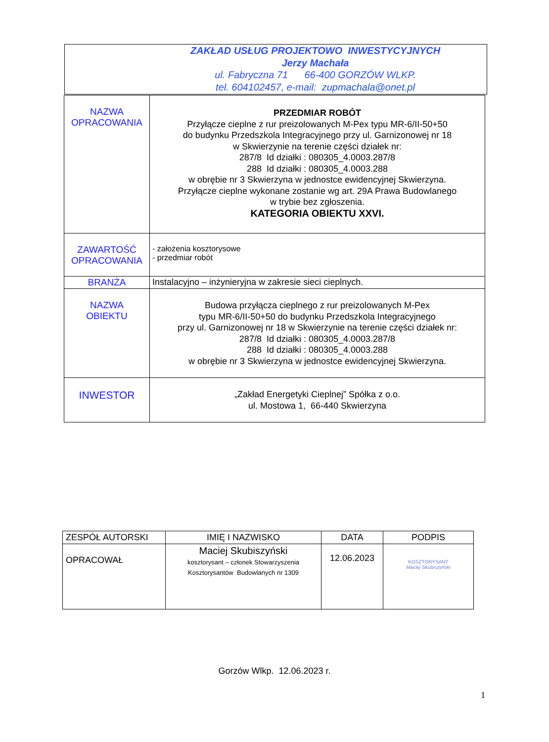ZAKŁAD USŁUG PROJEKTOWO INWESTYCYJNYCH
Jerzy Machała
ul. Fabryczna 71 66-400 GORZÓW WLKP.
tel. 604102457, e-mail: zupmachala@onet.pl
| NAZWA OPRACOWANIA | PRZEDMIAR ROBÓT Przyłącze cieplne z rur preizolowanych M-Pex typu MR-6/II-50+50 do budynku Przedszkola Integracyjnego przy ul. Garnizonowej nr 18 w Skwierzynie na terenie części działek nr: 287/8 Id działki : 080305_4.0003.287/8 288 Id działki : 080305_4.0003.288 w obrębie nr 3 Skwierzyna w jednostce ewidencyjnej Skwierzyna. Przyłącze cieplne wykonane zostanie wg art. 29A Prawa Budowlanego w trybie bez zgłoszenia. KATEGORIA OBIEKTU XXVI. |
| ZAWARTOŚĆ OPRACOWANIA | - założenia kosztorysowe - przedmiar robót |
| BRANŻA | Instalacyjno – inżynieryjna w zakresie sieci cieplnych. |
| NAZWA OBIEKTU | Budowa przyłącza cieplnego z rur preizolowanych M-Pex typu MR-6/II-50+50 do budynku Przedszkola Integracyjnego przy ul. Garnizonowej nr 18 w Skwierzynie na terenie części działek nr: 287/8 Id działki : 080305_4.0003.287/8 288 Id działki : 080305_4.0003.288 w obrębie nr 3 Skwierzyna w jednostce ewidencyjnej Skwierzyna. |
| INWESTOR | „Zakład Energetyki Cieplnej” Spółka z o.o. ul. Mostowa 1, 66-440 Skwierzyna |
| ZESPÓŁ AUTORSKI | IMIĘ I NAZWISKO | DATA | PODPIS |
| OPRACOWAŁ | Maciej Skubiszyński kosztorysant – członek Stowarzyszenia Kosztorysantów Budowlanych nr 1309 | 12.06.2023 | KOSZTORYSANT Maciej Skubiszyński |
Gorzów Wlkp. 12.06.2023 r.
1